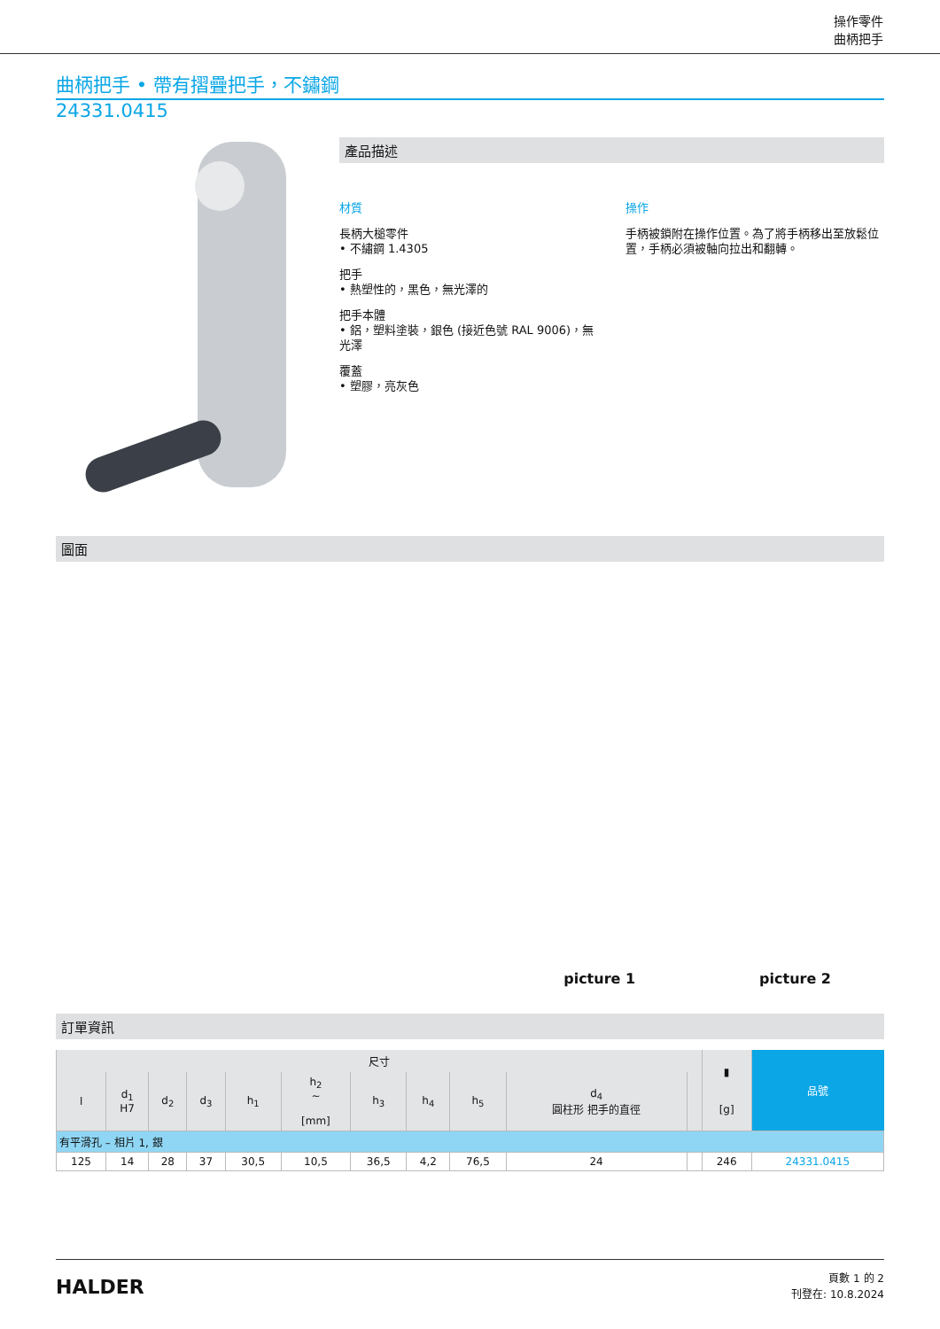操作零件
曲柄把手
曲柄把手 • 帶有摺疊把手，不鏽鋼
24331.0415
產品描述
材質
長柄大槌零件
• 不繡鋼 1.4305
把手
• 熱塑性的，黑色，無光澤的
把手本體
• 鋁，塑料塗裝，銀色 (接近色號 RAL 9006)，無光澤
覆蓋
• 塑膠，亮灰色
操作
手柄被鎖附在操作位置。為了將手柄移出至放鬆位置，手柄必須被軸向拉出和翻轉。
圖面
picture 1 picture 2
訂單資訊
| 尺寸 | | | | | | | | | | | ▮ [g] | 品號 |
| --- | --- | --- | --- | --- | --- | --- | --- | --- | --- | --- | --- | --- |
| l | d<sub>1</sub> H7 | d<sub>2</sub> | d<sub>3</sub> | h<sub>1</sub> | h<sub>2</sub> ~ [mm] | h<sub>3</sub> | h<sub>4</sub> | h<sub>5</sub> | d<sub>4</sub> 圓柱形 把手的直徑 | | | |
| 有平滑孔 – 相片 1, 銀 | | | | | | | | | | | | |
| 125 | 14 | 28 | 37 | 30,5 | 10,5 | 36,5 | 4,2 | 76,5 | 24 | | 246 | 24331.0415 |
HALDER
頁數 1 的 2
刊登在: 10.8.2024